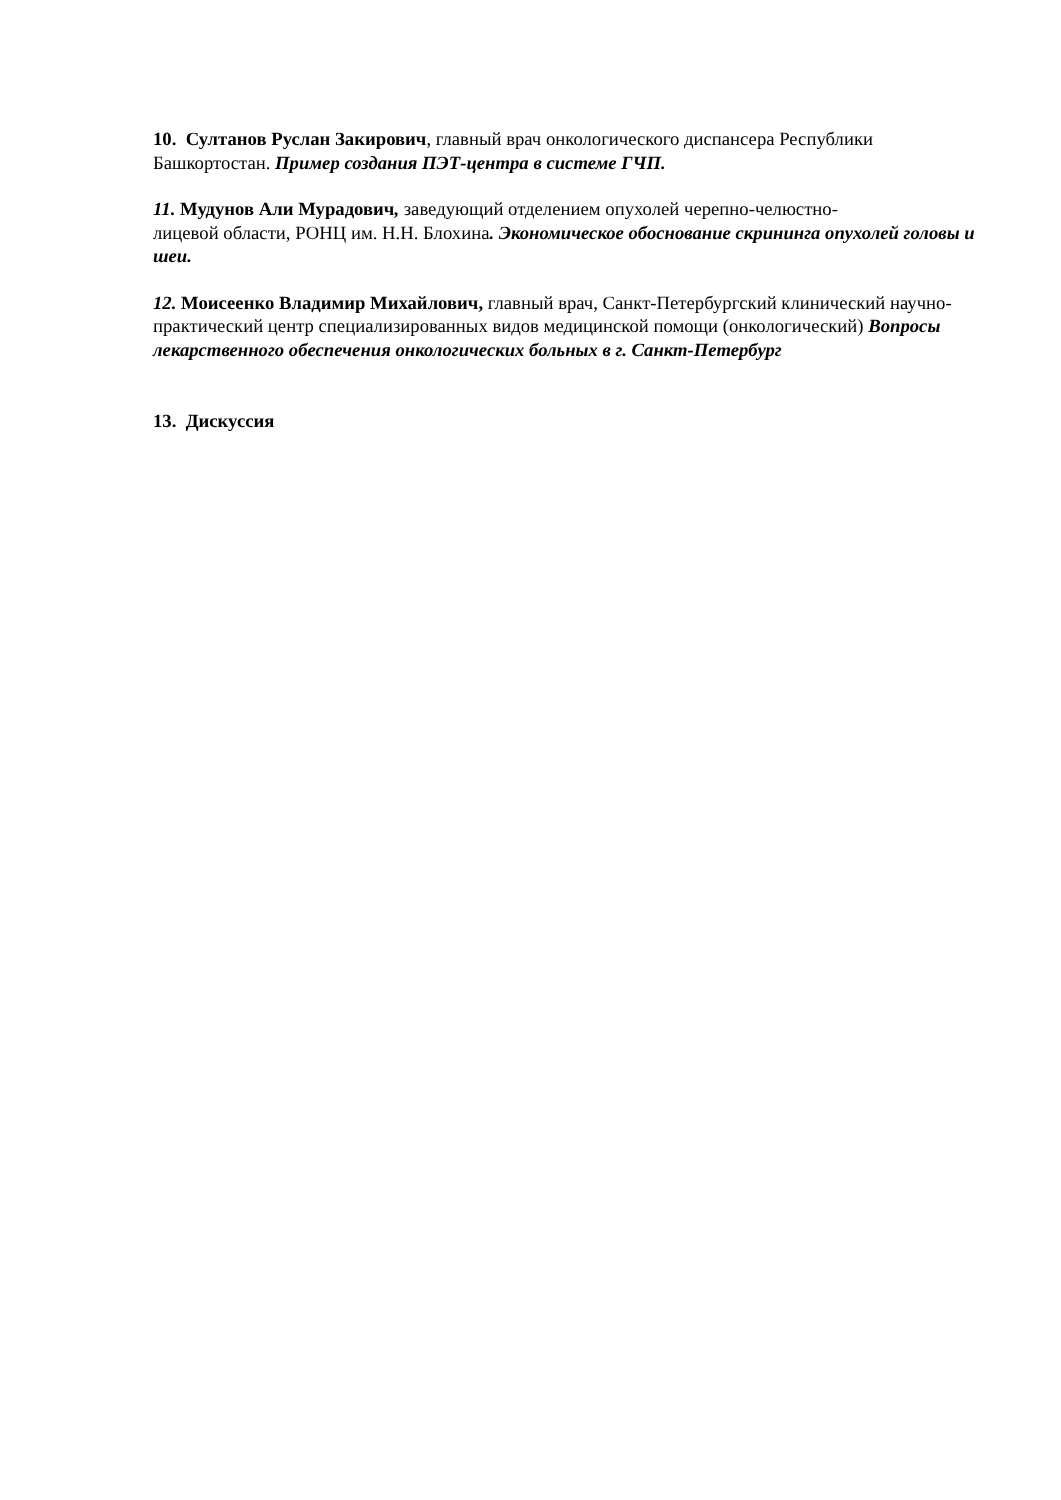10. Султанов Руслан Закирович, главный врач онкологического диспансера Республики Башкортостан. Пример создания ПЭТ-центра в системе ГЧП.
11. Мудунов Али Мурадович, заведующий отделением опухолей черепно-челюстно-
лицевой области, РОНЦ им. Н.Н. Блохина. Экономическое обоснование скрининга опухолей головы и шеи.
12. Моисеенко Владимир Михайлович, главный врач, Санкт-Петербургский клинический научно-практический центр специализированных видов медицинской помощи (онкологический) Вопросы лекарственного обеспечения онкологических больных в г. Санкт-Петербург
13. Дискуссия